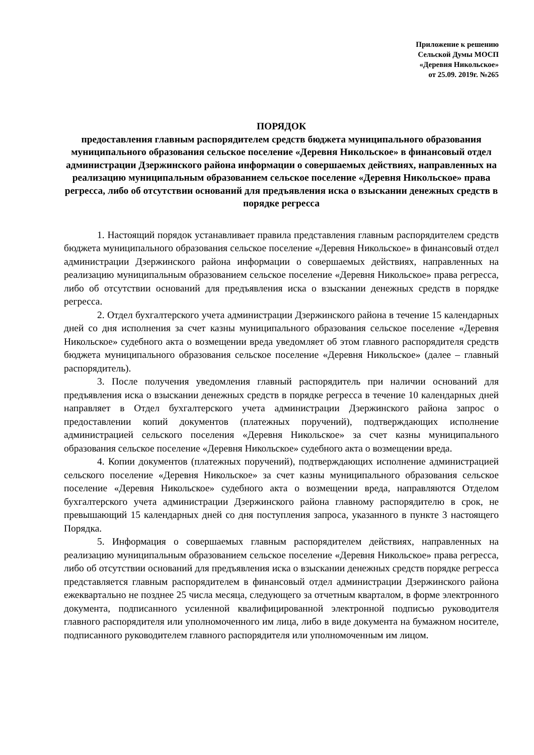Приложение к решению
Сельской Думы МОСП
«Деревня Никольское»
от 25.09. 2019г. №265
ПОРЯДОК
предоставления главным распорядителем средств бюджета муниципального образования муниципального образования сельское поселение «Деревня Никольское» в финансовый отдел администрации Дзержинского района информации о совершаемых действиях, направленных на реализацию муниципальным образованием сельское поселение «Деревня Никольское» права регресса, либо об отсутствии оснований для предъявления иска о взыскании денежных средств в порядке регресса
1. Настоящий порядок устанавливает правила представления главным распорядителем средств бюджета муниципального образования сельское поселение «Деревня Никольское» в финансовый отдел администрации Дзержинского района информации о совершаемых действиях, направленных на реализацию муниципальным образованием сельское поселение «Деревня Никольское» права регресса, либо об отсутствии оснований для предъявления иска о взыскании денежных средств в порядке регресса.
2. Отдел бухгалтерского учета администрации Дзержинского района в течение 15 календарных дней со дня исполнения за счет казны муниципального образования сельское поселение «Деревня Никольское» судебного акта о возмещении вреда уведомляет об этом главного распорядителя средств бюджета муниципального образования сельское поселение «Деревня Никольское» (далее – главный распорядитель).
3. После получения уведомления главный распорядитель при наличии оснований для предъявления иска о взыскании денежных средств в порядке регресса в течение 10 календарных дней направляет в Отдел бухгалтерского учета администрации Дзержинского района запрос о предоставлении копий документов (платежных поручений), подтверждающих исполнение администрацией сельского поселения «Деревня Никольское» за счет казны муниципального образования сельское поселение «Деревня Никольское» судебного акта о возмещении вреда.
4. Копии документов (платежных поручений), подтверждающих исполнение администрацией сельского поселение «Деревня Никольское» за счет казны муниципального образования сельское поселение «Деревня Никольское» судебного акта о возмещении вреда, направляются Отделом бухгалтерского учета администрации Дзержинского района главному распорядителю в срок, не превышающий 15 календарных дней со дня поступления запроса, указанного в пункте 3 настоящего Порядка.
5. Информация о совершаемых главным распорядителем действиях, направленных на реализацию муниципальным образованием сельское поселение «Деревня Никольское» права регресса, либо об отсутствии оснований для предъявления иска о взыскании денежных средств порядке регресса представляется главным распорядителем в финансовый отдел администрации Дзержинского района ежеквартально не позднее 25 числа месяца, следующего за отчетным кварталом, в форме электронного документа, подписанного усиленной квалифицированной электронной подписью руководителя главного распорядителя или уполномоченного им лица, либо в виде документа на бумажном носителе, подписанного руководителем главного распорядителя или уполномоченным им лицом.